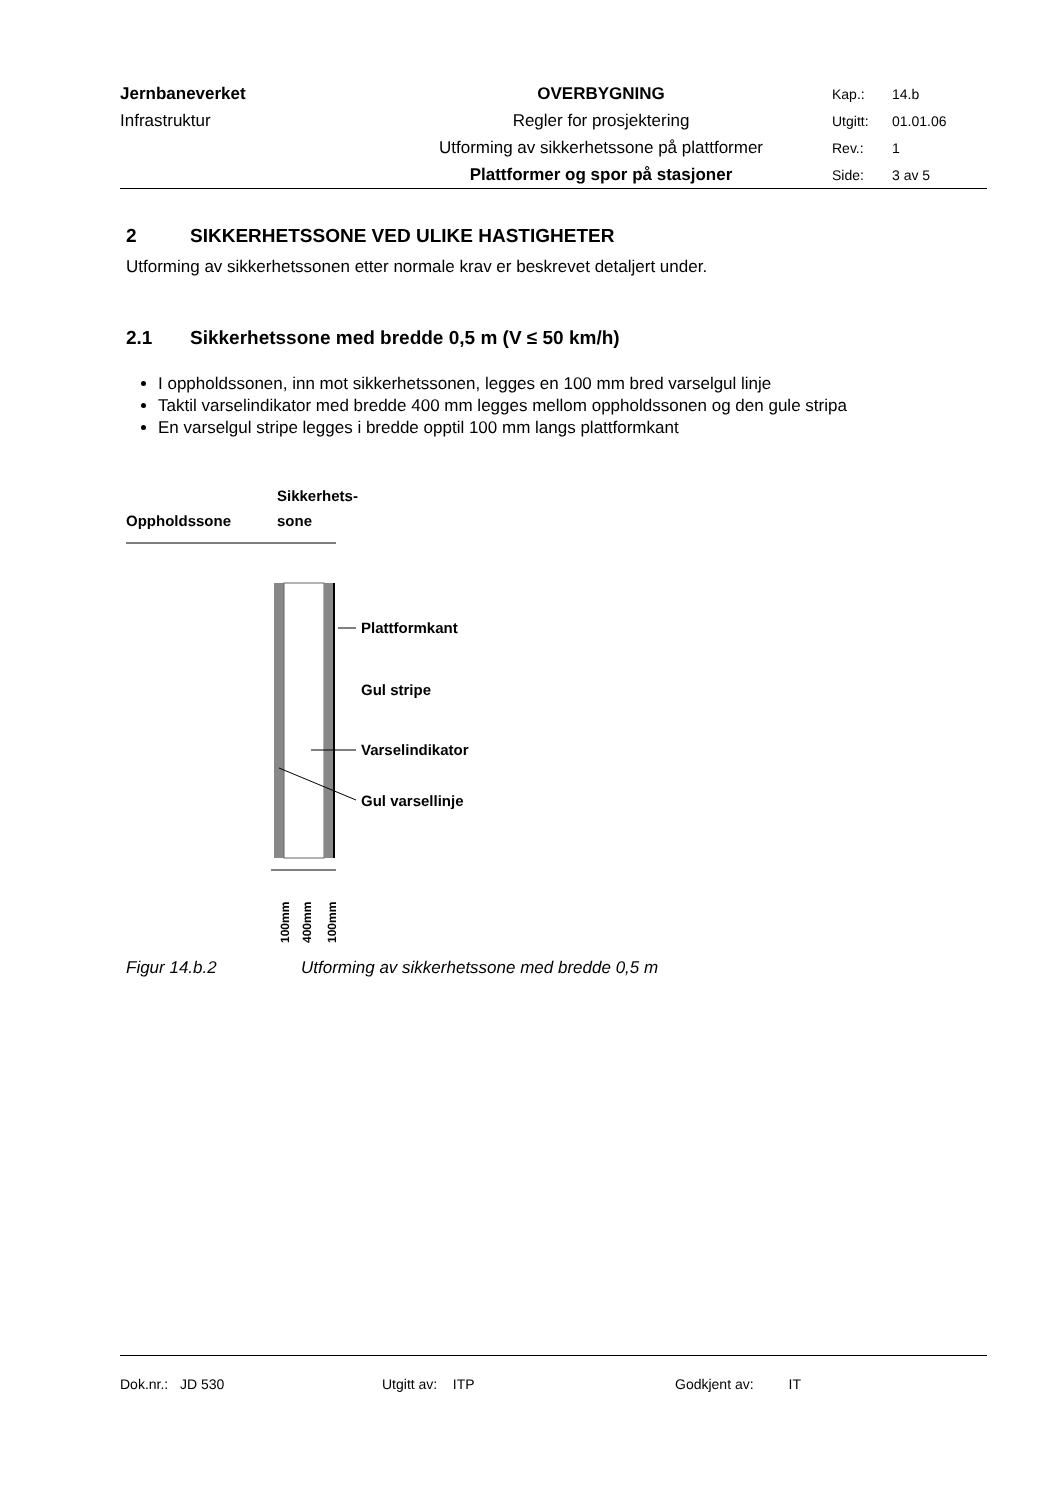| Jernbaneverket | OVERBYGNING | Kap.: | 14.b |
| Infrastruktur | Regler for prosjektering | Utgitt: | 01.01.06 |
| | Utforming av sikkerhetssone på plattformer | Rev.: | 1 |
| | Plattformer og spor på stasjoner | Side: | 3 av 5 |
2 SIKKERHETSSONE VED ULIKE HASTIGHETER
Utforming av sikkerhetssonen etter normale krav er beskrevet detaljert under.
2.1 Sikkerhetssone med bredde 0,5 m (V ≤ 50 km/h)
I oppholdssonen, inn mot sikkerhetssonen, legges en 100 mm bred varselgul linje
Taktil varselindikator med bredde 400 mm legges mellom oppholdssonen og den gule stripa
En varselgul stripe legges i bredde opptil 100 mm langs plattformkant
Sikkerhets-
Oppholdssone
sone
Plattformkant
Gul stripe
Varselindikator
Gul varsellinje
100mm
400mm
100mm
Figur 14.b.2 Utforming av sikkerhetssone med bredde 0,5 m
Dok.nr.: JD 530 Utgitt av: ITP Godkjent av: IT